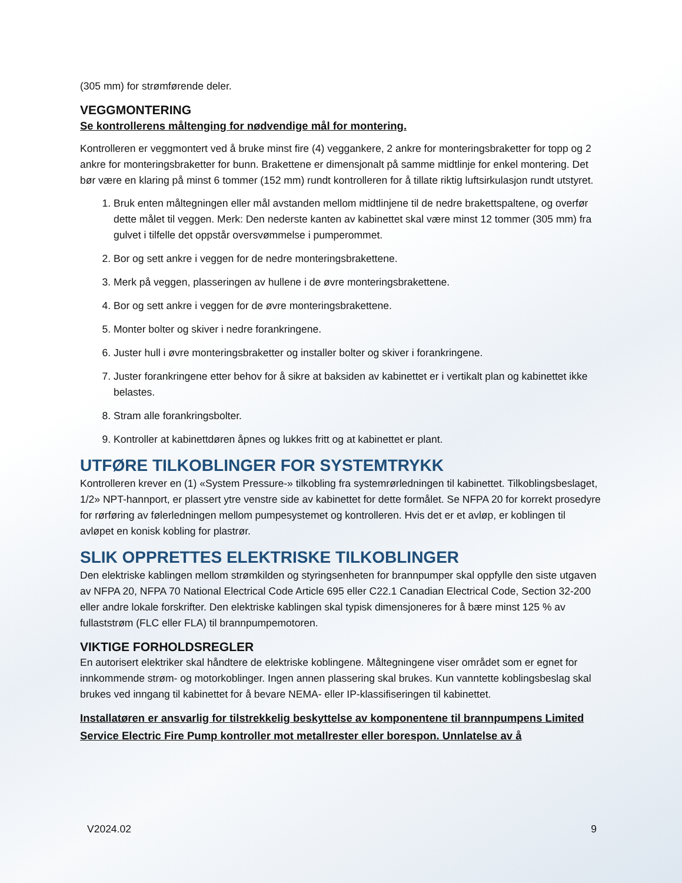(305 mm) for strømførende deler.
VEGGMONTERING
Se kontrollerens måltenging for nødvendige mål for montering.
Kontrolleren er veggmontert ved å bruke minst fire (4) veggankere, 2 ankre for monteringsbraketter for topp og 2 ankre for monteringsbraketter for bunn. Brakettene er dimensjonalt på samme midtlinje for enkel montering. Det bør være en klaring på minst 6 tommer (152 mm) rundt kontrolleren for å tillate riktig luftsirkulasjon rundt utstyret.
1. Bruk enten måltegningen eller mål avstanden mellom midtlinjene til de nedre brakettspaltene, og overfør dette målet til veggen. Merk: Den nederste kanten av kabinettet skal være minst 12 tom­mer (305 mm) fra gulvet i tilfelle det oppstår oversvømmelse i pumperommet.
2. Bor og sett ankre i veggen for de nedre monteringsbrakettene.
3. Merk på veggen, plasseringen av hullene i de øvre monteringsbrakettene.
4. Bor og sett ankre i veggen for de øvre monteringsbrakettene.
5. Monter bolter og skiver i nedre forankringene.
6. Juster hull i øvre monteringsbraketter og installer bolter og skiver i forankringene.
7. Juster forankringene etter behov for å sikre at baksiden av kabinettet er i vertikalt plan og kabinet­tet ikke belastes.
8. Stram alle forankringsbolter.
9. Kontroller at kabinettdøren åpnes og lukkes fritt og at kabinettet er plant.
UTFØRE TILKOBLINGER FOR SYSTEMTRYKK
Kontrolleren krever en (1) «System Pressure-» tilkobling fra systemrørledningen til kabinettet. Tilkob­lingsbeslaget, 1/2» NPT-hannport, er plassert ytre venstre side av kabinettet for dette formålet. Se NFPA 20 for korrekt prosedyre for rørføring av følerledningen mellom pumpesystemet og kontrolleren. Hvis det er et avløp, er koblingen til avløpet en konisk kobling for plastrør.
SLIK OPPRETTES ELEKTRISKE TILKOBLINGER
Den elektriske kablingen mellom strømkilden og styringsenheten for brannpumper skal oppfylle den siste utgaven av NFPA 20, NFPA 70 National Electrical Code Article 695 eller C22.1 Canadian Electrical Code, Section 32-200 eller andre lokale forskrifter. Den elektriske kablingen skal typisk dimensjoneres for å bære minst 125 % av fullaststrøm (FLC eller FLA) til brannpumpemotoren.
VIKTIGE FORHOLDSREGLER
En autorisert elektriker skal håndtere de elektriske koblingene. Måltegningene viser området som er egnet for innkommende strøm- og motorkoblinger. Ingen annen plassering skal brukes. Kun vanntette koblingsbeslag skal brukes ved inngang til kabinettet for å bevare NEMA- eller IP-klassifiseringen til kabinettet.
Installatøren er ansvarlig for tilstrekkelig beskyttelse av komponentene til brannpumpens Limited Service Electric Fire Pump kontroller mot metallrester eller borespon. Unnlatelse av å
V2024.02 9